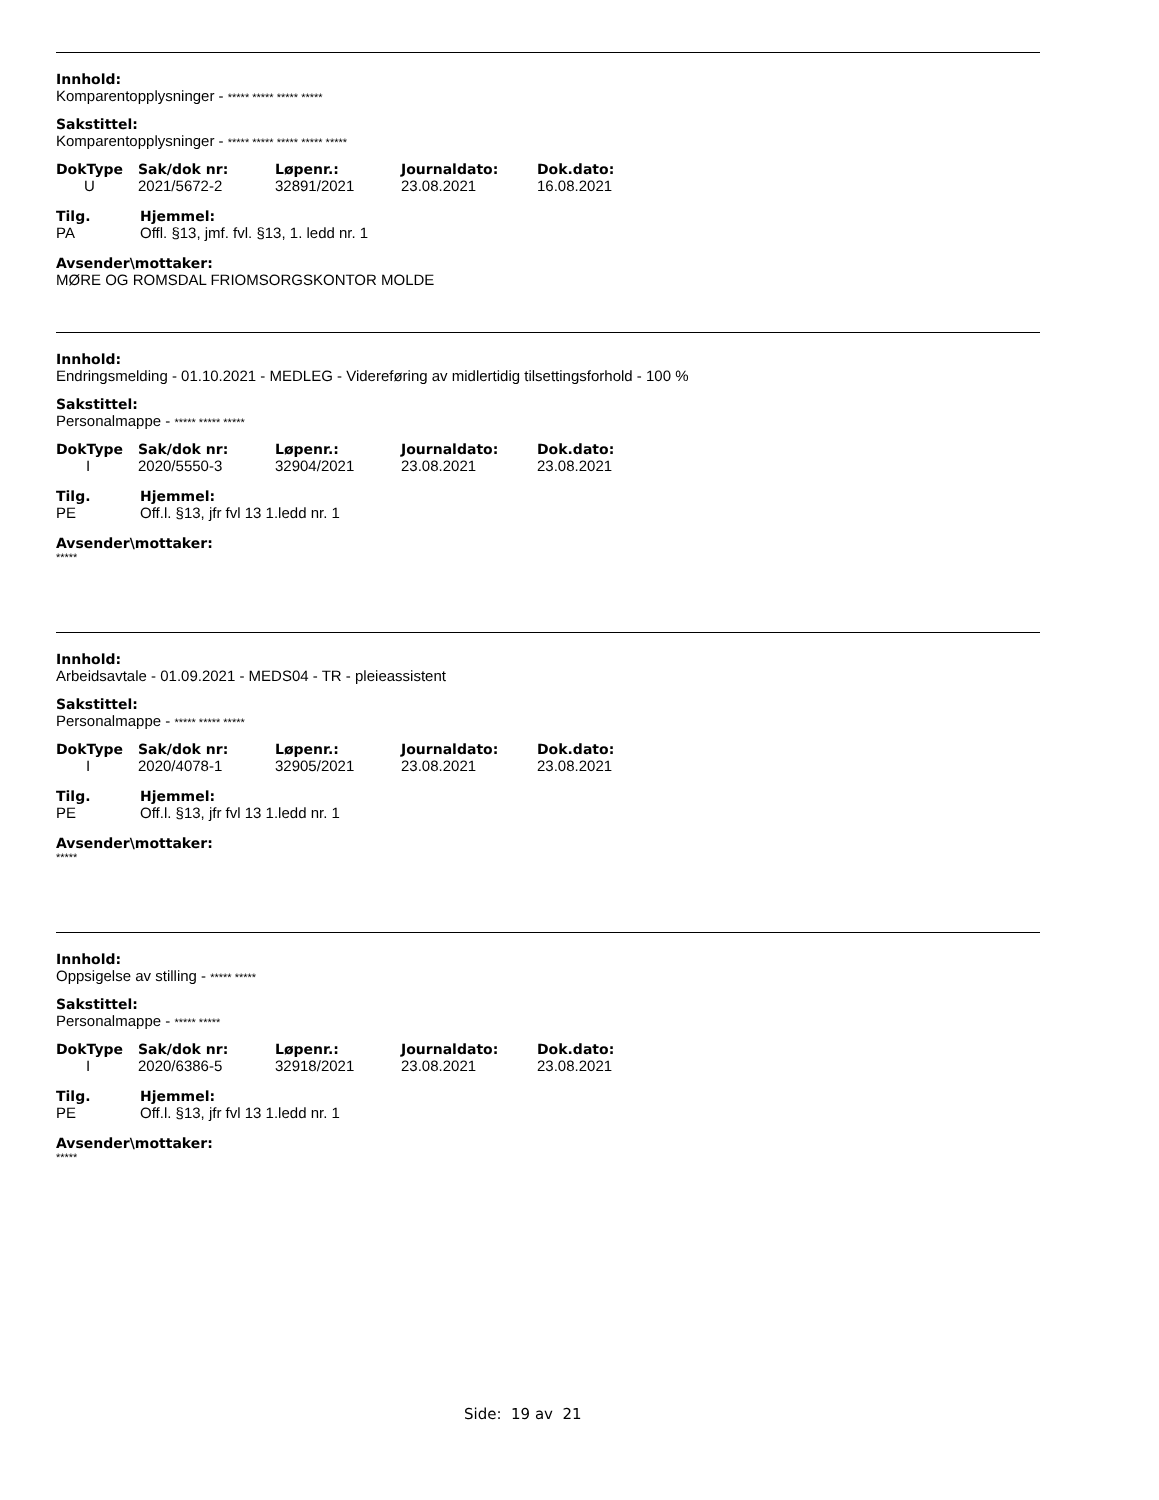Innhold:
Komparentopplysninger - ***** ***** ***** *****
Sakstittel:
Komparentopplysninger - ***** ***** ***** ***** *****
| DokType | Sak/dok nr: | Løpenr.: | Journaldato: | Dok.dato: |
| --- | --- | --- | --- | --- |
| U | 2021/5672-2 | 32891/2021 | 23.08.2021 | 16.08.2021 |
| Tilg. | Hjemmel: |
| --- | --- |
| PA | Offl. §13, jmf. fvl. §13, 1. ledd nr. 1 |
Avsender\mottaker:
MØRE OG ROMSDAL FRIOMSORGSKONTOR MOLDE
Innhold:
Endringsmelding - 01.10.2021 - MEDLEG - Videreføring av midlertidig tilsettingsforhold - 100 %
Sakstittel:
Personalmappe - ***** ***** *****
| DokType | Sak/dok nr: | Løpenr.: | Journaldato: | Dok.dato: |
| --- | --- | --- | --- | --- |
| I | 2020/5550-3 | 32904/2021 | 23.08.2021 | 23.08.2021 |
| Tilg. | Hjemmel: |
| --- | --- |
| PE | Off.l. §13, jfr fvl 13 1.ledd nr. 1 |
Avsender\mottaker:
*****
Innhold:
Arbeidsavtale - 01.09.2021 - MEDS04 - TR - pleieassistent
Sakstittel:
Personalmappe - ***** ***** *****
| DokType | Sak/dok nr: | Løpenr.: | Journaldato: | Dok.dato: |
| --- | --- | --- | --- | --- |
| I | 2020/4078-1 | 32905/2021 | 23.08.2021 | 23.08.2021 |
| Tilg. | Hjemmel: |
| --- | --- |
| PE | Off.l. §13, jfr fvl 13 1.ledd nr. 1 |
Avsender\mottaker:
*****
Innhold:
Oppsigelse av stilling - ***** *****
Sakstittel:
Personalmappe - ***** *****
| DokType | Sak/dok nr: | Løpenr.: | Journaldato: | Dok.dato: |
| --- | --- | --- | --- | --- |
| I | 2020/6386-5 | 32918/2021 | 23.08.2021 | 23.08.2021 |
| Tilg. | Hjemmel: |
| --- | --- |
| PE | Off.l. §13, jfr fvl 13 1.ledd nr. 1 |
Avsender\mottaker:
*****
Side: 19 av 21